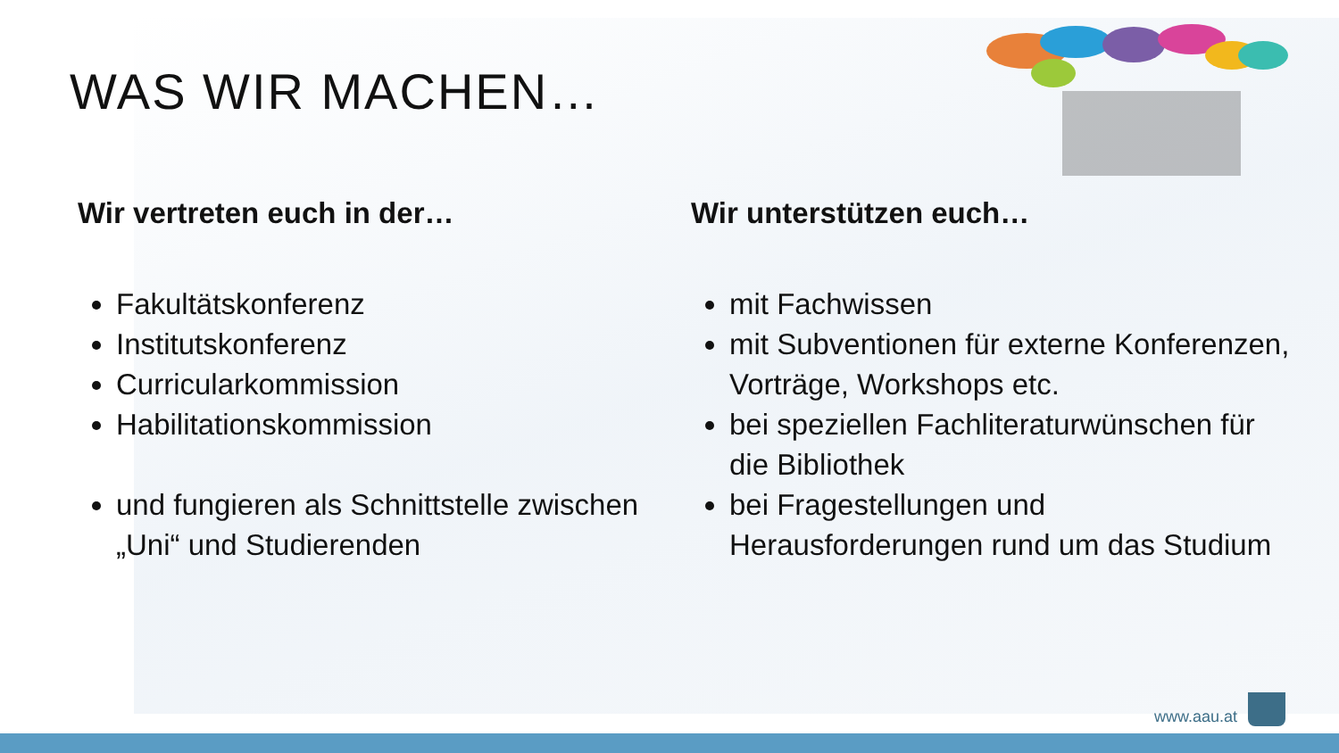WAS WIR MACHEN…
Wir vertreten euch in der…
Fakultätskonferenz
Institutskonferenz
Curricularkommission
Habilitationskommission
und fungieren als Schnittstelle zwischen „Uni“ und Studierenden
Wir unterstützen euch…
mit Fachwissen
mit Subventionen für externe Konferenzen, Vorträge, Workshops etc.
bei speziellen Fachliteraturwünschen für die Bibliothek
bei Fragestellungen und Herausforderungen rund um das Studium
www.aau.at